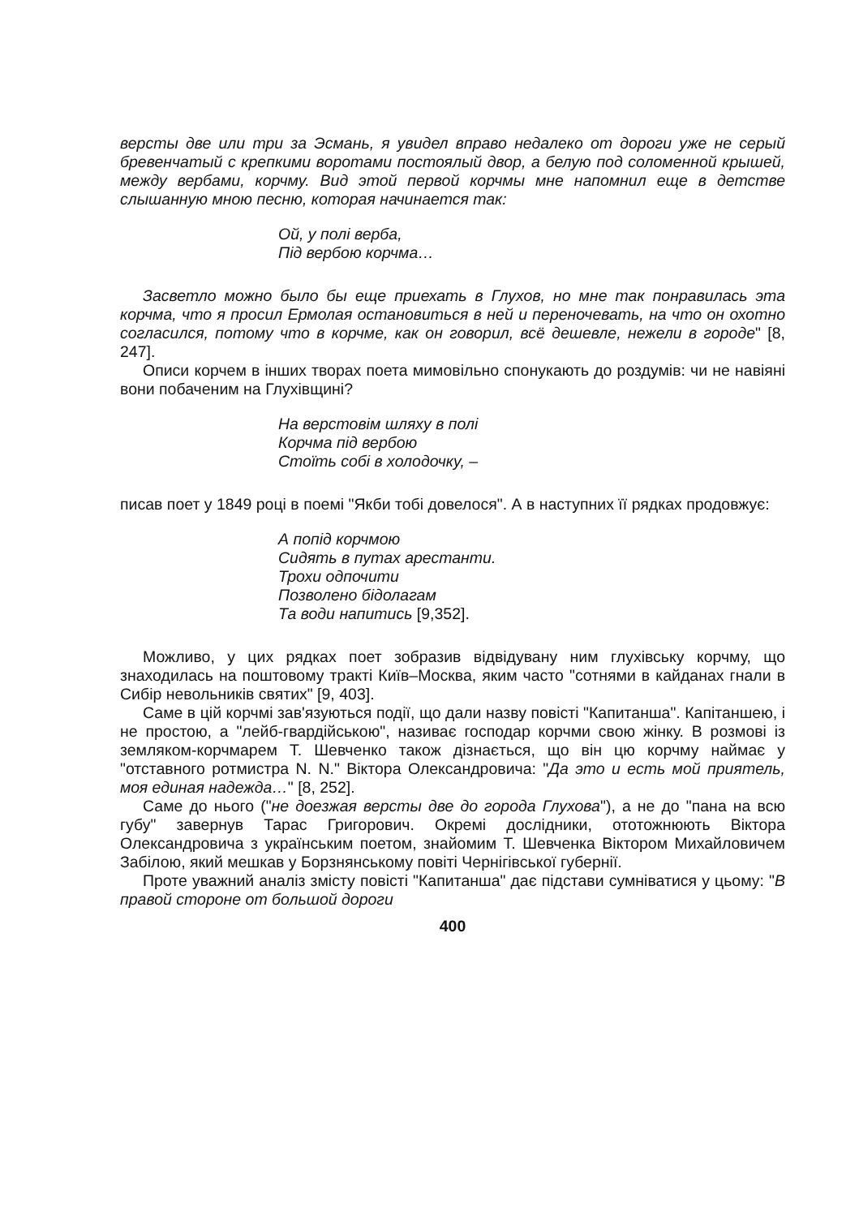версты две или три за Эсмань, я увидел вправо недалеко от дороги уже не серый бревенчатый с крепкими воротами постоялый двор, а белую под соломенной крышей, между вербами, корчму. Вид этой первой корчмы мне напомнил еще в детстве слышанную мною песню, которая начинается так:
Ой, у полі верба,
Під вербою корчма…
Засветло можно было бы еще приехать в Глухов, но мне так понравилась эта корчма, что я просил Ермолая остановиться в ней и переночевать, на что он охотно согласился, потому что в корчме, как он говорил, всё дешевле, нежели в городе" [8, 247].
Описи корчем в інших творах поета мимовільно спонукають до роздумів: чи не навіяні вони побаченим на Глухівщині?
На верстовім шляху в полі
Корчма під вербою
Стоїть собі в холодочку, –
писав поет у 1849 році в поемі "Якби тобі довелося". А в наступних її рядках продовжує:
А попід корчмою
Сидять в путах арестанти.
Трохи одпочити
Позволено бідолагам
Та води напитись [9,352].
Можливо, у цих рядках поет зобразив відвідувану ним глухівську корчму, що знаходилась на поштовому тракті Київ–Москва, яким часто "сотнями в кайданах гнали в Сибір невольників святих" [9, 403].
Саме в цій корчмі зав'язуються події, що дали назву повісті "Капитанша". Капітаншею, і не простою, а "лейб-гвардійською", називає господар корчми свою жінку. В розмові із земляком-корчмарем Т. Шевченко також дізнається, що він цю корчму наймає у "отставного ротмистра N. N." Віктора Олександровича: "Да это и есть мой приятель, моя единая надежда…" [8, 252].
Саме до нього ("не доезжая версты две до города Глухова"), а не до "пана на всю губу" завернув Тарас Григорович. Окремі дослідники, ототожнюють Віктора Олександровича з українським поетом, знайомим Т. Шевченка Віктором Михайловичем Забілою, який мешкав у Борзнянському повіті Чернігівської губернії.
Проте уважний аналіз змісту повісті "Капитанша" дає підстави сумніватися у цьому: "В правой стороне от большой дороги
400